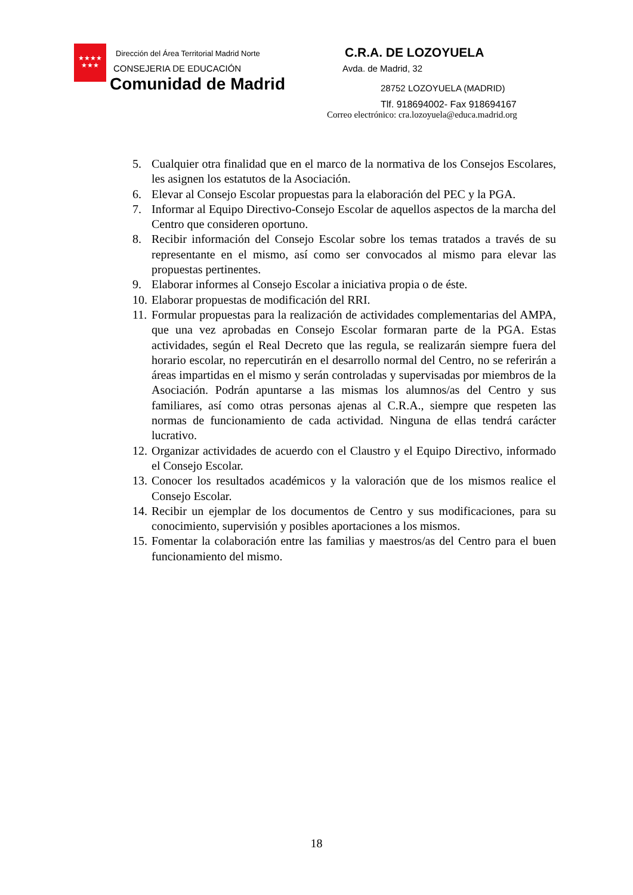★★★★
★★★
Dirección del Área Territorial Madrid Norte
CONSEJERIA DE EDUCACIÓN
Comunidad de Madrid
C.R.A. DE LOZOYUELA
Avda. de Madrid, 32
28752 LOZOYUELA (MADRID)
Tlf. 918694002- Fax 918694167
Correo electrónico: cra.lozoyuela@educa.madrid.org
5. Cualquier otra finalidad que en el marco de la normativa de los Consejos Escolares, les asignen los estatutos de la Asociación.
6. Elevar al Consejo Escolar propuestas para la elaboración del PEC y la PGA.
7. Informar al Equipo Directivo-Consejo Escolar de aquellos aspectos de la marcha del Centro que consideren oportuno.
8. Recibir información del Consejo Escolar sobre los temas tratados a través de su representante en el mismo, así como ser convocados al mismo para elevar las propuestas pertinentes.
9. Elaborar informes al Consejo Escolar a iniciativa propia o de éste.
10. Elaborar propuestas de modificación del RRI.
11. Formular propuestas para la realización de actividades complementarias del AMPA, que una vez aprobadas en Consejo Escolar formaran parte de la PGA. Estas actividades, según el Real Decreto que las regula, se realizarán siempre fuera del horario escolar, no repercutirán en el desarrollo normal del Centro, no se referirán a áreas impartidas en el mismo y serán controladas y supervisadas por miembros de la Asociación. Podrán apuntarse a las mismas los alumnos/as del Centro y sus familiares, así como otras personas ajenas al C.R.A., siempre que respeten las normas de funcionamiento de cada actividad. Ninguna de ellas tendrá carácter lucrativo.
12. Organizar actividades de acuerdo con el Claustro y el Equipo Directivo, informado el Consejo Escolar.
13. Conocer los resultados académicos y la valoración que de los mismos realice el Consejo Escolar.
14. Recibir un ejemplar de los documentos de Centro y sus modificaciones, para su conocimiento, supervisión y posibles aportaciones a los mismos.
15. Fomentar la colaboración entre las familias y maestros/as del Centro para el buen funcionamiento del mismo.
18